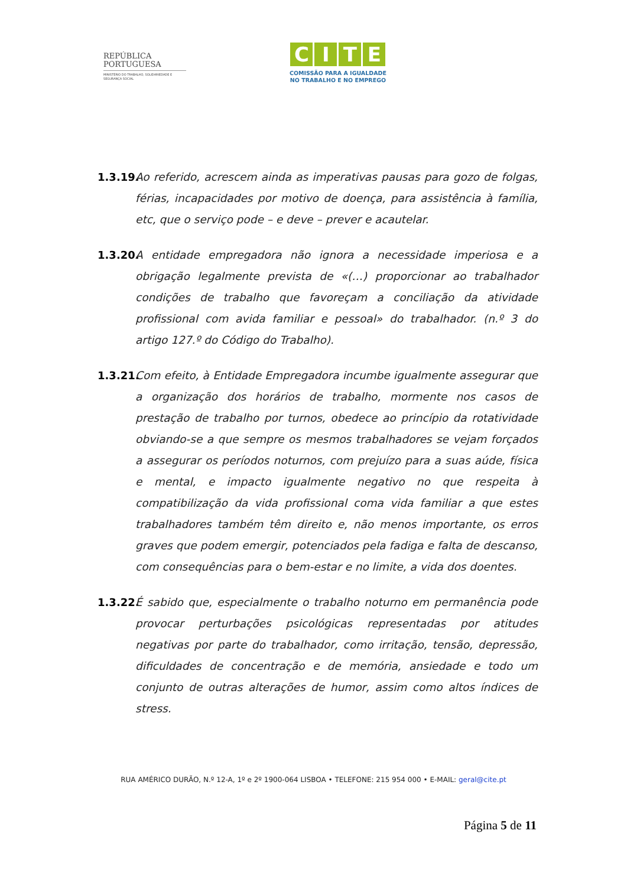REPÚBLICA
PORTUGUESA
MINISTÉRIO DO TRABALHO, SOLIDARIEDADE E SEGURANÇA SOCIAL
CITE
COMISSÃO PARA A IGUALDADE
NO TRABALHO E NO EMPREGO
1.3.19.
Ao referido, acrescem ainda as imperativas pausas para gozo de folgas, férias, incapacidades por motivo de doença, para assistência à família, etc, que o serviço pode – e deve – prever e acautelar.
1.3.20.
A entidade empregadora não ignora a necessidade imperiosa e a obrigação legalmente prevista de «(…) proporcionar ao trabalhador condições de trabalho que favoreçam a conciliação da atividade profissional com avida familiar e pessoal» do trabalhador. (n.º 3 do artigo 127.º do Código do Trabalho).
1.3.21.
Com efeito, à Entidade Empregadora incumbe igualmente assegurar que a organização dos horários de trabalho, mormente nos casos de prestação de trabalho por turnos, obedece ao princípio da rotatividade obviando-se a que sempre os mesmos trabalhadores se vejam forçados a assegurar os períodos noturnos, com prejuízo para a suas aúde, física e mental, e impacto igualmente negativo no que respeita à compatibilização da vida profissional coma vida familiar a que estes trabalhadores também têm direito e, não menos importante, os erros graves que podem emergir, potenciados pela fadiga e falta de descanso, com consequências para o bem-estar e no limite, a vida dos doentes.
1.3.22.
É sabido que, especialmente o trabalho noturno em permanência pode provocar perturbações psicológicas representadas por atitudes negativas por parte do trabalhador, como irritação, tensão, depressão, dificuldades de concentração e de memória, ansiedade e todo um conjunto de outras alterações de humor, assim como altos índices de stress.
RUA AMÉRICO DURÃO, N.º 12-A, 1º e 2º 1900-064 LISBOA • TELEFONE: 215 954 000 • E-MAIL: geral@cite.pt
Página 5 de 11